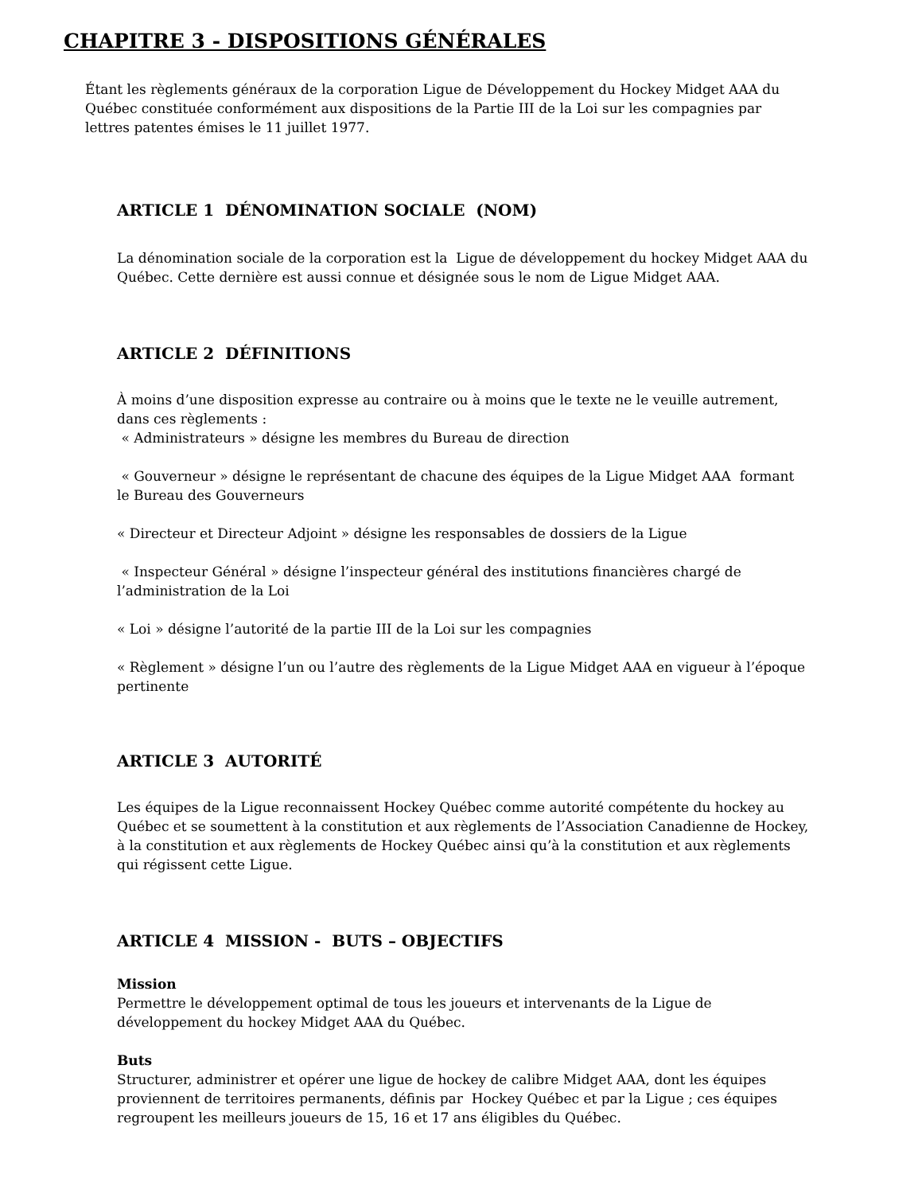CHAPITRE 3 - DISPOSITIONS GÉNÉRALES
Étant les règlements généraux de la corporation Ligue de Développement du Hockey Midget AAA du Québec constituée conformément aux dispositions de la Partie III de la Loi sur les compagnies par lettres patentes émises le 11 juillet 1977.
ARTICLE 1 DÉNOMINATION SOCIALE (NOM)
La dénomination sociale de la corporation est la Ligue de développement du hockey Midget AAA du Québec. Cette dernière est aussi connue et désignée sous le nom de Ligue Midget AAA.
ARTICLE 2 DÉFINITIONS
À moins d’une disposition expresse au contraire ou à moins que le texte ne le veuille autrement, dans ces règlements :
« Administrateurs » désigne les membres du Bureau de direction
« Gouverneur » désigne le représentant de chacune des équipes de la Ligue Midget AAA formant le Bureau des Gouverneurs
« Directeur et Directeur Adjoint » désigne les responsables de dossiers de la Ligue
« Inspecteur Général » désigne l’inspecteur général des institutions financières chargé de l’administration de la Loi
« Loi » désigne l’autorité de la partie III de la Loi sur les compagnies
« Règlement » désigne l’un ou l’autre des règlements de la Ligue Midget AAA en vigueur à l’époque pertinente
ARTICLE 3 AUTORITÉ
Les équipes de la Ligue reconnaissent Hockey Québec comme autorité compétente du hockey au Québec et se soumettent à la constitution et aux règlements de l’Association Canadienne de Hockey, à la constitution et aux règlements de Hockey Québec ainsi qu’à la constitution et aux règlements qui régissent cette Ligue.
ARTICLE 4 MISSION - BUTS – OBJECTIFS
Mission
Permettre le développement optimal de tous les joueurs et intervenants de la Ligue de développement du hockey Midget AAA du Québec.
Buts
Structurer, administrer et opérer une ligue de hockey de calibre Midget AAA, dont les équipes proviennent de territoires permanents, définis par Hockey Québec et par la Ligue ; ces équipes regroupent les meilleurs joueurs de 15, 16 et 17 ans éligibles du Québec.